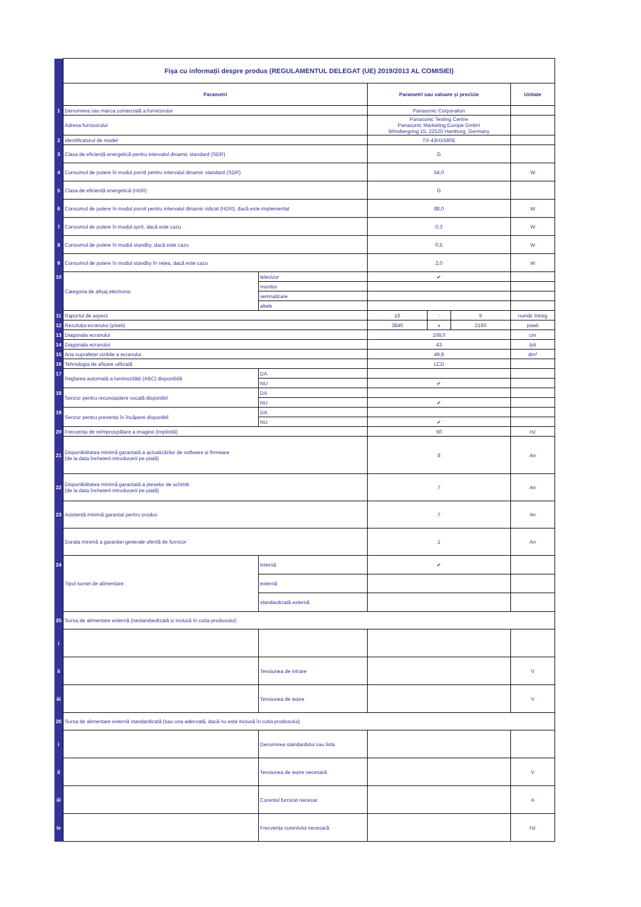| | Fișa cu informații despre produs (REGULAMENTUL DELEGAT (UE) 2019/2013 AL COMISIEI) | | | | | |
| | Parametri | | Parametri sau valoare și precizie | | | Unitate |
| 1 | Denumirea sau marca comercială a furnizorului | | Panasonic Corporation | | | |
| | Adresa furnizorului | | Panasonic Testing Centre Panasonic Marketing Europe GmbH Winsbergring 15, 22525 Hamburg, Germany | | | |
| 2 | Identificatorul de model | | TX-43HX580E | | | |
| 3 | Clasa de eficiență energetică pentru intervalul dinamic standard (SDR) | | G | | | |
| 4 | Consumul de putere în modul pornit pentru intervalul dinamic standard (SDR) | | 54,0 | | | W |
| 5 | Clasa de eficiență energetică (HDR) | | G | | | |
| 6 | Consumul de putere în modul pornit pentru intervalul dinamic ridicat (HDR), dacă este implementat | | 88,0 | | | W |
| 7 | Consumul de putere în modul oprit, dacă este cazu | | 0,3 | | | W |
| 8 | Consumul de putere în modul standby, dacă este cazu | | 0,5 | | | W |
| 9 | Consumul de putere în modul standby în rețea, dacă este cazu | | 2,0 | | | W |
| 10 | Categoria de afișaj electronic | televizor | ✔ | | | |
| | | monitor | | | | |
| | | semnalizare | | | | |
| | | altele | | | | |
| 11 | Raportul de aspect | | 16 | : | 9 | număr întreg |
| 12 | Rezoluția ecranului (pixeli) | | 3840 | x | 2160 | pixeli |
| 13 | Diagonala ecranului | | 108,0 | | | cm |
| 14 | Diagonala ecranului | | 43 | | | țoli |
| 15 | Aria suprafeței vizibile a ecranului | | 49,8 | | | dm² |
| 16 | Tehnologia de afișare utilizată | | LCD | | | |
| 17 | Reglarea automată a luminozității (ABC) disponibilă | DA | | | | |
| | | NU | ✔ | | | |
| 18 | Senzor pentru recunoaștere vocală disponibil | DA | | | | |
| | | NU | ✔ | | | |
| 19 | Senzor pentru prezența în încăpere disponibil | DA | | | | |
| | | NU | ✔ | | | |
| 20 | Frecvența de reîmprospătare a imaginii (implicită) | | 50 | | | Hz |
| 21 | Disponibilitatea minimă garantată a actualizărilor de software și firmware (de la data încheierii introducerii pe piață) | | 8 | | | An |
| 22 | Disponibilitatea minimă garantată a pieselor de schimb (de la data încheierii introducerii pe piață) | | 7 | | | An |
| 23 | Asistență minimă garantat pentru produs | | 7 | | | An |
| | Durata minimă a garanției generale oferită de furnizor | | 1 | | | An |
| 24 | Tipul sursei de alimentare: | Internă | ✔ | | | |
| | | externă | | | | |
| | | standardizată externă | | | | |
| 25 | Sursa de alimentare externă (nestandardizată și inclusă în cutia produsului) | | | | | |
| i | | | | | | |
| ii | | Tensiunea de intrare | | | | V |
| iii | | Tensiunea de ieșire | | | | V |
| 26 | Sursa de alimentare externă standardizată (sau una adecvată, dacă nu este inclusă în cutia produsului) | | | | | |
| i | | Denumirea standardului sau lista | | | | |
| ii | | Tensiunea de ieșire necesară | | | | V |
| iii | | Curentul furnizat necesar | | | | A |
| iv | | Frecvența curentului necesară | | | | Hz |